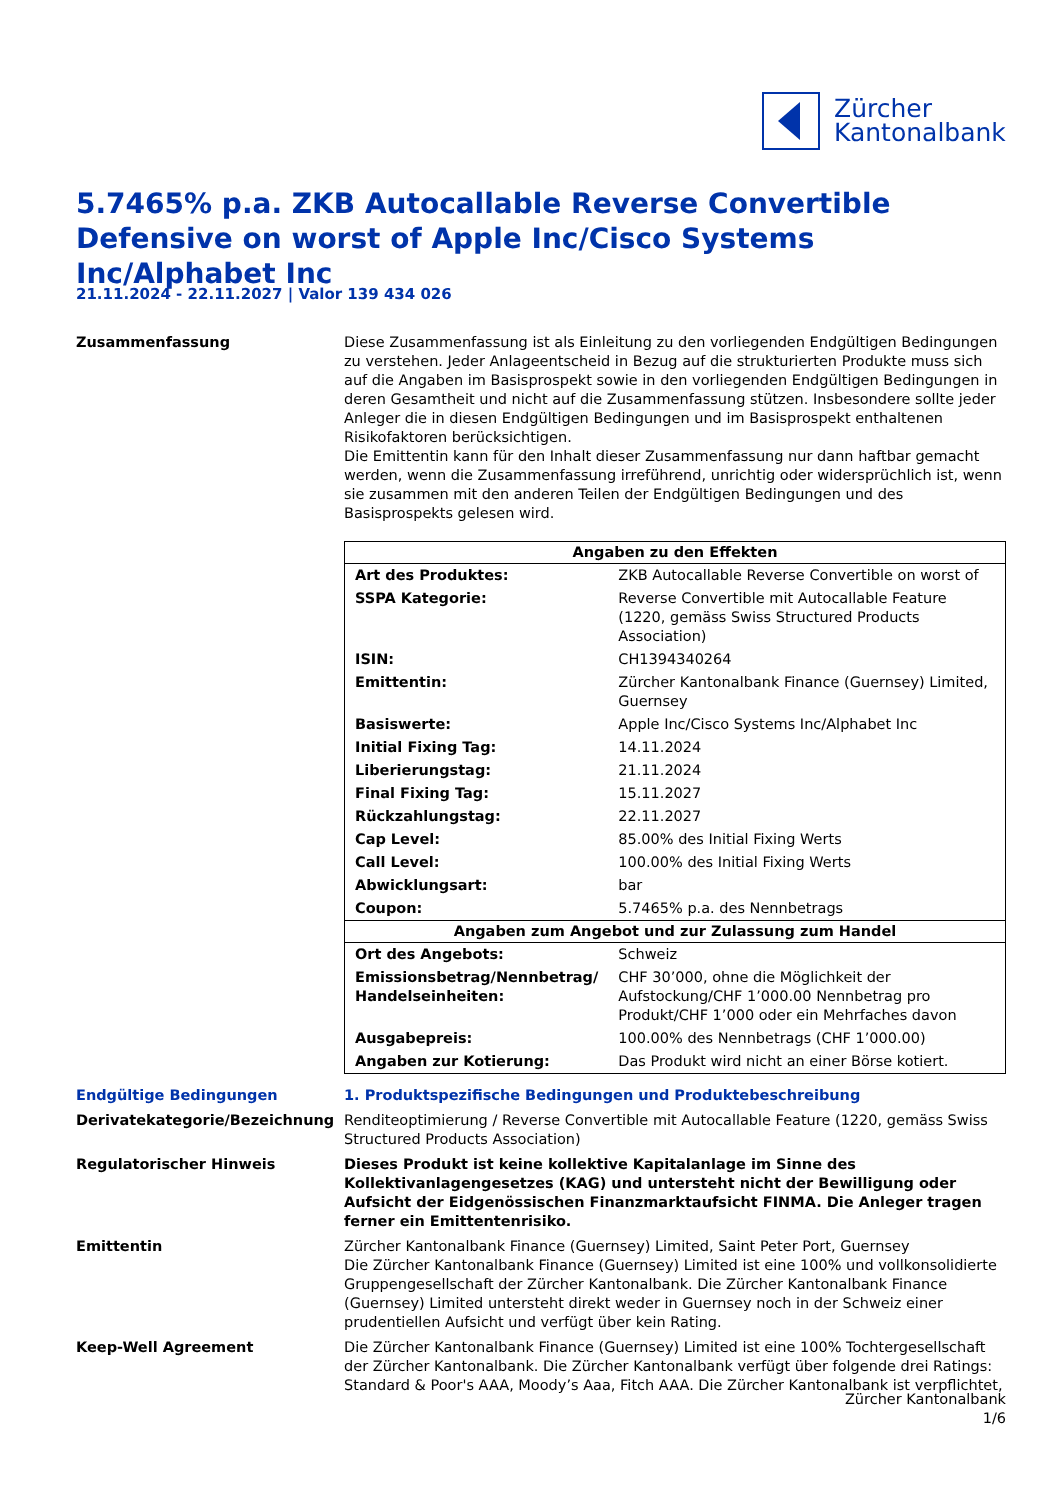Zürcher
Kantonalbank
5.7465% p.a. ZKB Autocallable Reverse Convertible Defensive on worst of Apple Inc/Cisco Systems Inc/Alphabet Inc
21.11.2024 - 22.11.2027 | Valor 139 434 026
Zusammenfassung Diese Zusammenfassung ist als Einleitung zu den vorliegenden Endgültigen Bedingungen zu verstehen. Jeder Anlageentscheid in Bezug auf die strukturierten Produkte muss sich auf die Angaben im Basisprospekt sowie in den vorliegenden Endgültigen Bedingungen in deren Gesamtheit und nicht auf die Zusammenfassung stützen. Insbesondere sollte jeder Anleger die in diesen Endgültigen Bedingungen und im Basisprospekt enthaltenen Risikofaktoren berücksichtigen.
Die Emittentin kann für den Inhalt dieser Zusammenfassung nur dann haftbar gemacht werden, wenn die Zusammenfassung irreführend, unrichtig oder widersprüchlich ist, wenn sie zusammen mit den anderen Teilen der Endgültigen Bedingungen und des Basisprospekts gelesen wird.
| Angaben zu den Effekten | |
| --- | --- |
| Art des Produktes: | ZKB Autocallable Reverse Convertible on worst of |
| SSPA Kategorie: | Reverse Convertible mit Autocallable Feature (1220, gemäss Swiss Structured Products Association) |
| ISIN: | CH1394340264 |
| Emittentin: | Zürcher Kantonalbank Finance (Guernsey) Limited, Guernsey |
| Basiswerte: | Apple Inc/Cisco Systems Inc/Alphabet Inc |
| Initial Fixing Tag: | 14.11.2024 |
| Liberierungstag: | 21.11.2024 |
| Final Fixing Tag: | 15.11.2027 |
| Rückzahlungstag: | 22.11.2027 |
| Cap Level: | 85.00% des Initial Fixing Werts |
| Call Level: | 100.00% des Initial Fixing Werts |
| Abwicklungsart: | bar |
| Coupon: | 5.7465% p.a. des Nennbetrags |
| Angaben zum Angebot und zur Zulassung zum Handel | |
| Ort des Angebots: | Schweiz |
| Emissionsbetrag/Nennbetrag/ Handelseinheiten: | CHF 30’000, ohne die Möglichkeit der Aufstockung/CHF 1’000.00 Nennbetrag pro Produkt/CHF 1’000 oder ein Mehrfaches davon |
| Ausgabepreis: | 100.00% des Nennbetrags (CHF 1’000.00) |
| Angaben zur Kotierung: | Das Produkt wird nicht an einer Börse kotiert. |
Endgültige Bedingungen 1. Produktspezifische Bedingungen und Produktebeschreibung
Derivatekategorie/Bezeichnung Renditeoptimierung / Reverse Convertible mit Autocallable Feature (1220, gemäss Swiss Structured Products Association)
Regulatorischer Hinweis Dieses Produkt ist keine kollektive Kapitalanlage im Sinne des Kollektivanlagengesetzes (KAG) und untersteht nicht der Bewilligung oder Aufsicht der Eidgenössischen Finanzmarktaufsicht FINMA. Die Anleger tragen ferner ein Emittentenrisiko.
Emittentin Zürcher Kantonalbank Finance (Guernsey) Limited, Saint Peter Port, Guernsey
Die Zürcher Kantonalbank Finance (Guernsey) Limited ist eine 100% und vollkonsolidierte Gruppengesellschaft der Zürcher Kantonalbank. Die Zürcher Kantonalbank Finance (Guernsey) Limited untersteht direkt weder in Guernsey noch in der Schweiz einer prudentiellen Aufsicht und verfügt über kein Rating.
Keep-Well Agreement Die Zürcher Kantonalbank Finance (Guernsey) Limited ist eine 100% Tochtergesellschaft der Zürcher Kantonalbank. Die Zürcher Kantonalbank verfügt über folgende drei Ratings: Standard & Poor's AAA, Moody’s Aaa, Fitch AAA. Die Zürcher Kantonalbank ist verpflichtet,
Zürcher Kantonalbank
1/6